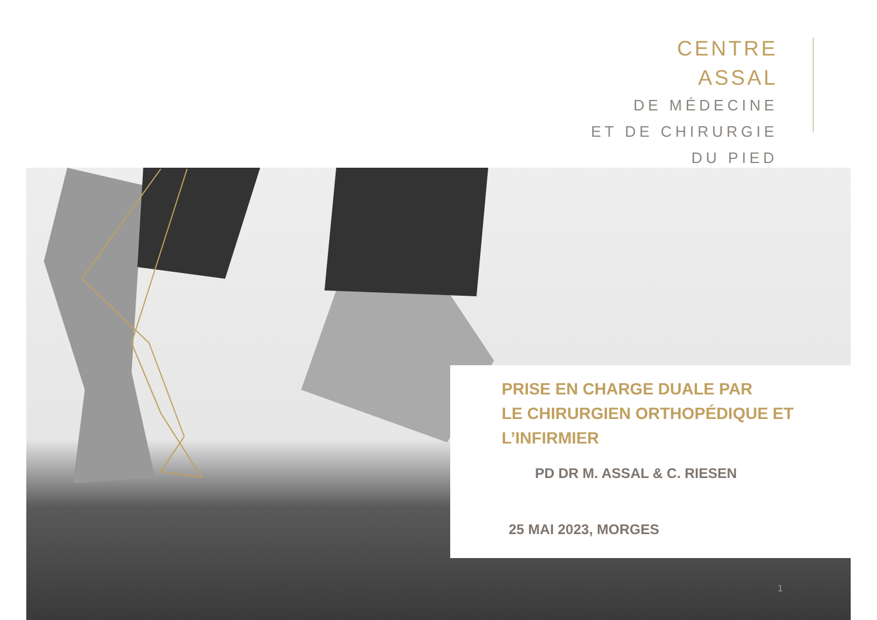CENTRE ASSAL
DE MÉDECINE
ET DE CHIRURGIE
DU PIED
PRISE EN CHARGE DUALE PAR
LE CHIRURGIEN ORTHOPÉDIQUE ET
L’INFIRMIER
PD DR M. ASSAL & C. RIESEN
25 MAI 2023, MORGES
1